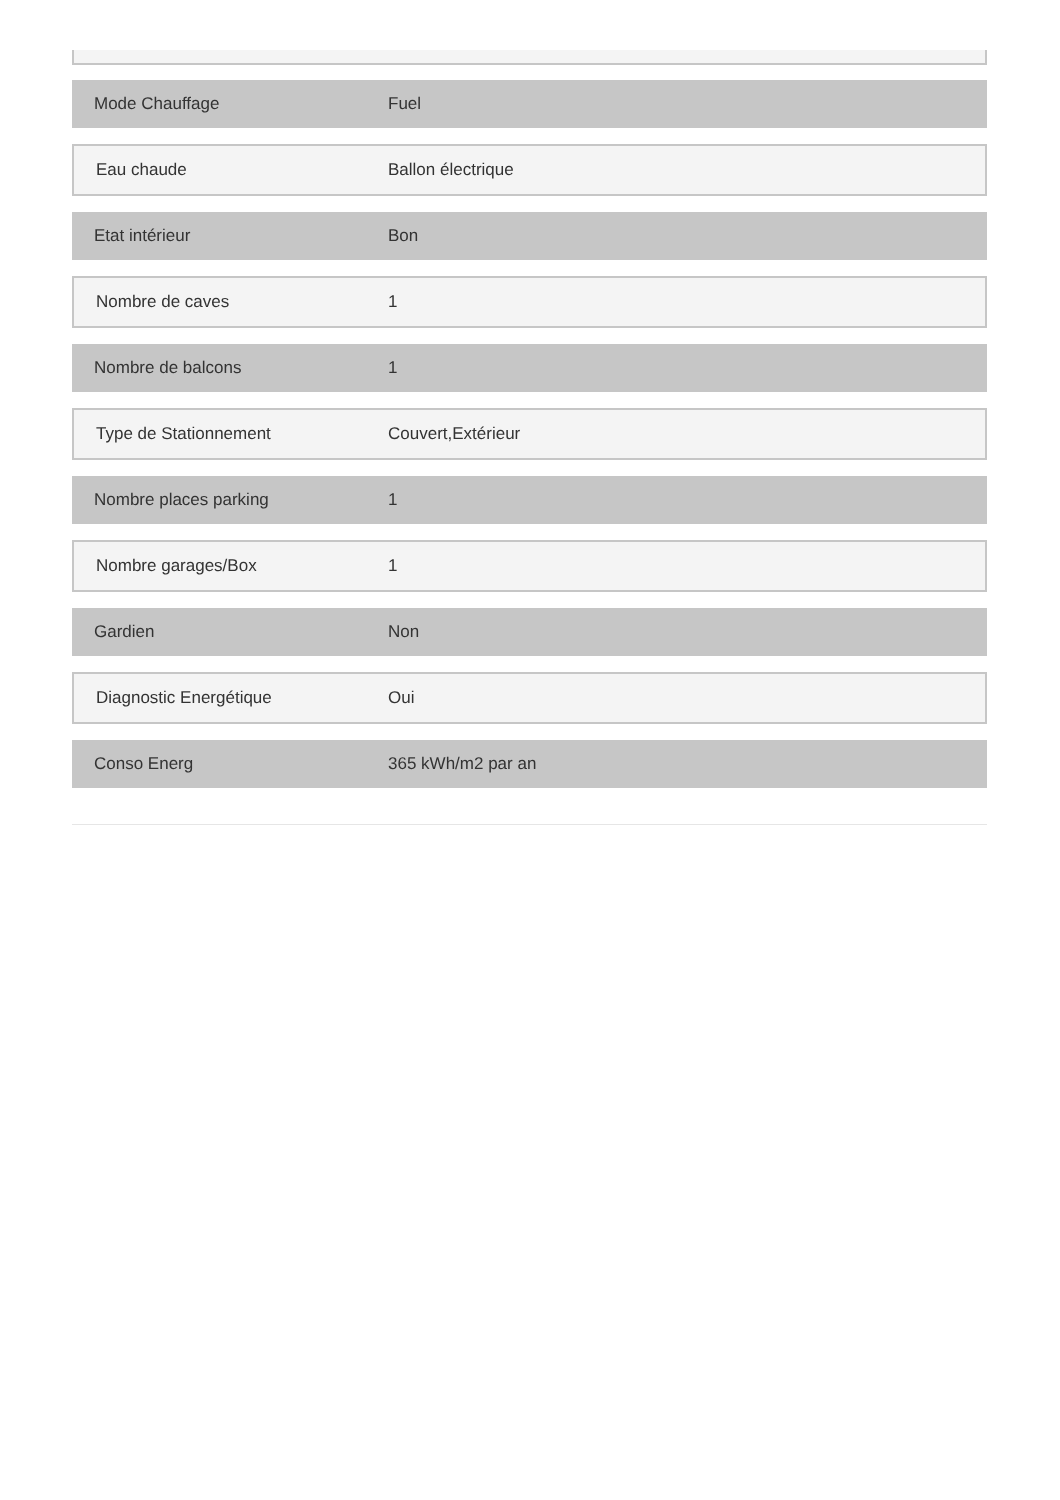| Mode Chauffage | Fuel |
| Eau chaude | Ballon électrique |
| Etat intérieur | Bon |
| Nombre de caves | 1 |
| Nombre de balcons | 1 |
| Type de Stationnement | Couvert,Extérieur |
| Nombre places parking | 1 |
| Nombre garages/Box | 1 |
| Gardien | Non |
| Diagnostic Energétique | Oui |
| Conso Energ | 365 kWh/m2 par an |